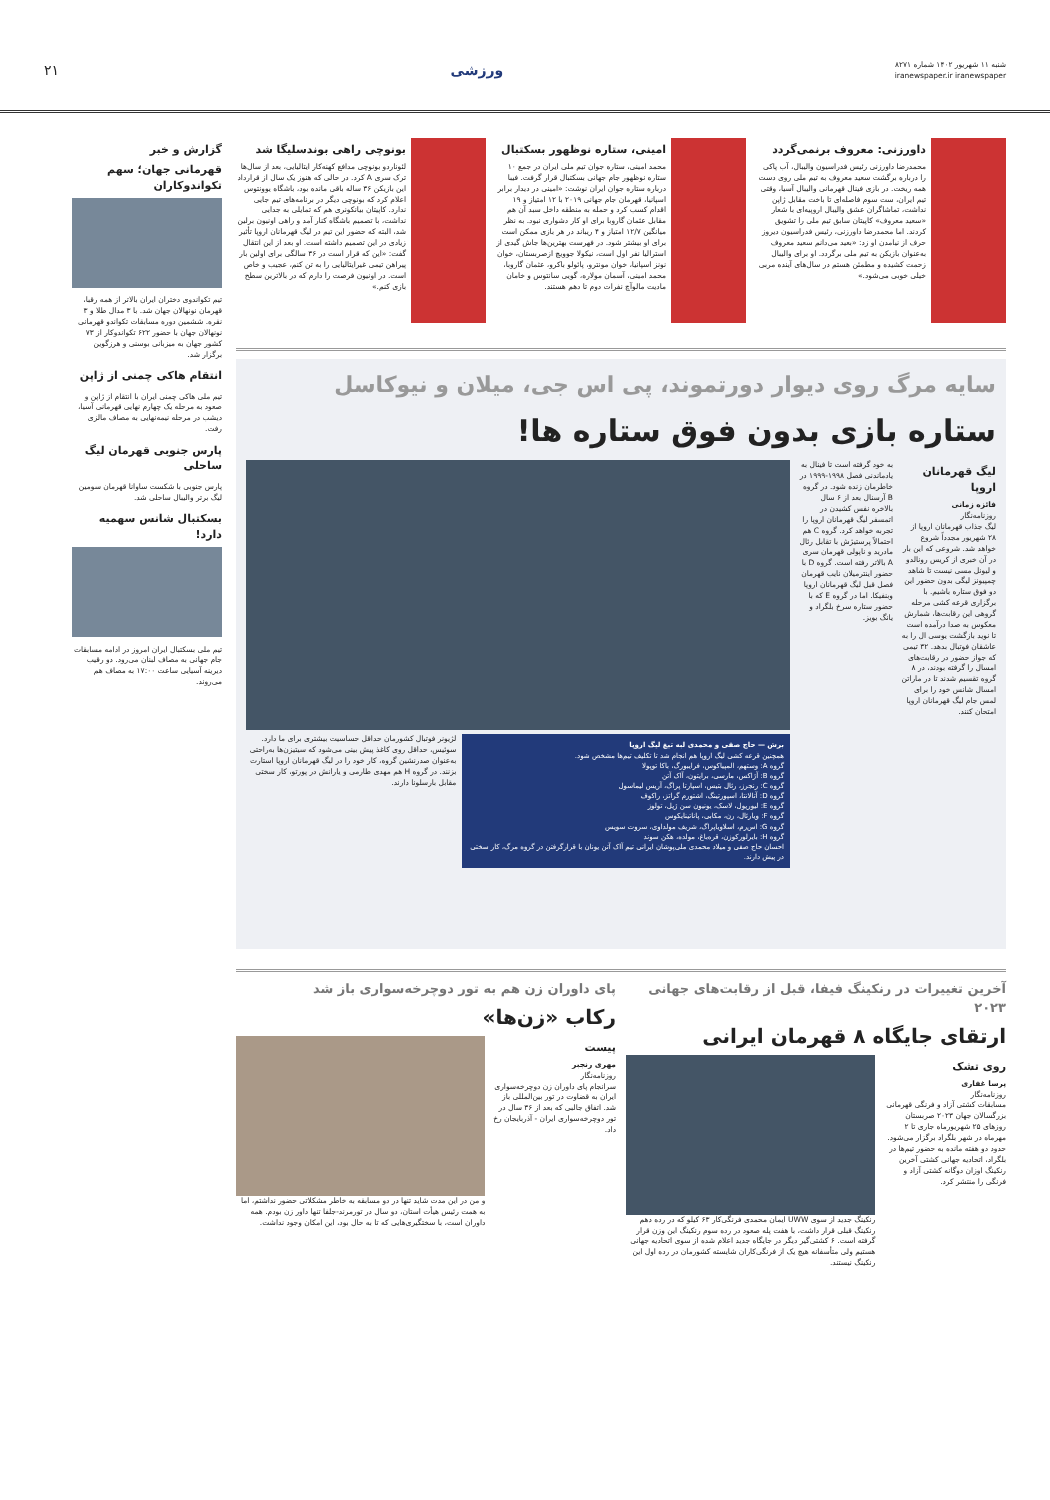شنبه ۱۱ شهریور ۱۴۰۲ شماره ۸۲۷۱
iranewspaper.ir iranewspaper
ورزشی ۲۱
داورزنی: معروف برنمی‌گردد
محمدرضا داورزنی رئیس فدراسیون والیبال، آب پاکی را درباره برگشت سعید معروف به تیم ملی روی دست همه ریخت. در بازی فینال قهرمانی والیبال آسیا، وقتی تیم ایران، ست سوم فاصله‌ای تا باخت مقابل ژاپن نداشت، تماشاگران عشق والیبال اروپیه‌ای با شعار «سعید معروف» کاپیتان سابق تیم ملی را تشویق کردند. اما محمدرضا داورزنی، رئیس فدراسیون دیروز حرف از نیامدن او زد: «بعید می‌دانم سعید معروف به‌عنوان بازیکن به تیم ملی برگردد. او برای والیبال زحمت کشیده و مطمئن هستم در سال‌های آینده مربی خیلی خوبی می‌شود.»
امینی، ستاره نوظهور بسکتبال
محمد امینی، ستاره جوان تیم ملی ایران در جمع ۱۰ ستاره نوظهور جام جهانی بسکتبال قرار گرفت. فیبا درباره ستاره جوان ایران نوشت: «امینی در دیدار برابر اسپانیا، قهرمان جام جهانی ۲۰۱۹ با ۱۲ امتیاز و ۱۹ اقدام کسب کرد و حمله به منطقه داخل سبد آن هم مقابل عثمان گاروبا برای او کار دشواری نبود. به نظر میانگین ۱۲/۷ امتیاز و ۴ ریباند در هر بازی ممکن است برای او بیشتر شود. در فهرست بهترین‌ها جاش گیدی از استرالیا نفر اول است، نیکولا جوویچ ازصربستان، خوان نونز اسپانیا، خوان مونترو، پائولو باکرو، عثمان گاروبا، محمد امینی، آسمان مولاره، گویی سانتوس و خامان مادیت مالوآچ نفرات دوم تا دهم هستند.
بونوچی راهی بوندسلیگا شد
لئوناردو بونوچی مدافع کهنه‌کار ایتالیایی، بعد از سال‌ها ترک سری A کرد. در حالی که هنوز یک سال از قرارداد این بازیکن ۳۶ ساله باقی مانده بود، باشگاه یوونتوس اعلام کرد که بونوچی دیگر در برنامه‌های تیم جایی ندارد. کاپیتان بیانکونری هم که تمایلی به جدایی نداشت، با تصمیم باشگاه کنار آمد و راهی اونیون برلین شد، البته که حضور این تیم در لیگ قهرمانان اروپا تأثیر زیادی در این تصمیم داشته است. او بعد از این انتقال گفت: «این که قرار است در ۳۶ سالگی برای اولین بار پیراهن تیمی غیرایتالیایی را به تن کنم، عجیب و خاص است. در اونیون فرصت را دارم که در بالاترین سطح بازی کنم.»
سایه مرگ روی دیوار دورتموند، پی اس جی، میلان و نیوکاسل
ستاره بازی بدون فوق ستاره ها!
لیگ قهرمانان اروپا
فائزه زمانی
روزنامه‌نگار
لیگ جذاب قهرمانان اروپا از ۲۸ شهریور مجدداً شروع خواهد شد. شروعی که این بار در آن خبری از کریس رونالدو و لیونل مسی نیست تا شاهد چمپیونز لیگی بدون حضور این دو فوق ستاره باشیم. با برگزاری قرعه کشی مرحله گروهی این رقابت‌ها، شمارش معکوس به صدا درآمده است تا نوید بازگشت یوسی ال را به عاشقان فوتبال بدهد. ۳۲ تیمی که جواز حضور در رقابت‌های امسال را گرفته بودند، در ۸ گروه تقسیم شدند تا در ماراتن امسال شانس خود را برای لمس جام لیگ قهرمانان اروپا امتحان کنند.
به خود گرفته است تا فینال به یادماندنی فصل ۱۹۹۸-۱۹۹۹ در خاطرمان زنده شود. در گروه B آرسنال بعد از ۶ سال بالاخره نفس کشیدن در اتمسفر لیگ قهرمانان اروپا را تجربه خواهد کرد. گروه C هم احتمالاً پرستیژش با تقابل رئال مادرید و ناپولی قهرمان سری A بالاتر رفته است. گروه D با حضور اینترمیلان نایب قهرمان فصل قبل لیگ قهرمانان اروپا وبنفیکا. اما در گروه E که با حضور ستاره سرخ بلگراد و یانگ بویز.
برش — حاج صفی و محمدی لبه تیغ لیگ اروپا
همچنین قرعه کشی لیگ اروپا هم انجام شد تا تکلیف تیم‌ها مشخص شود.
گروه A: وستهم، المپیاکوس، فرایبورگ، باکا توپولا
گروه B: آژاکس، مارسی، برایتون، آاک آتن
گروه C: رنجرز، رئال بتیس، اسپارتا پراگ، آریس لیماسول
گروه D: آتالانتا، اسپورتینگ، اشتورم گراتز، راکوف
گروه E: لیورپول، لاسک، یونیون سن ژیل، تولوز
گروه F: ویارئال، رن، مکابی، پاناتینایکوس
گروه G: اس‌رم، اسلاویاپراگ، شریف مولداوی، سروت سویس
گروه H: بایرلورکوزن، قره‌باغ، مولده، هکن سوند
احسان حاج صفی و میلاد محمدی ملی‌پوشان ایرانی تیم آاک آتن یونان با قرارگرفتن در گروه مرگ، کار سختی در پیش دارند.
لژیونر فوتبال کشورمان حداقل حساسیت بیشتری برای ما دارد. سوئیس، حداقل روی کاغذ پیش بینی می‌شود که سیتیزن‌ها به‌راحتی به‌عنوان صدرنشین گروه، کار خود را در لیگ قهرمانان اروپا استارت بزنند. در گروه H هم مهدی طارمی و یارانش در پورتو، کار سختی مقابل بارسلونا دارند.
آخرین تغییرات در رنکینگ فیفا، قبل از رقابت‌های جهانی ۲۰۲۳
ارتقای جایگاه ۸ قهرمان ایرانی
روی تشک
پرسا غفاری
روزنامه‌نگار
مسابقات کشتی آزاد و فرنگی قهرمانی بزرگسالان جهان ۲۰۲۳ صربستان روزهای ۲۵ شهریورماه جاری تا ۲ مهرماه در شهر بلگراد برگزار می‌شود. حدود دو هفته مانده به حضور تیم‌ها در بلگراد، اتحادیه جهانی کشتی آخرین رنکینگ اوزان دوگانه کشتی آزاد و فرنگی را منتشر کرد.
رنکینگ جدید از سوی UWW ایمان محمدی فرنگی‌کار ۶۳ کیلو که در رده دهم رنکینگ قبلی قرار داشت، با هفت پله صعود در رده سوم رنکینگ این وزن قرار گرفته است. ۶ کشتی‌گیر دیگر در جایگاه جدید اعلام شده از سوی اتحادیه جهانی هستیم ولی متأسفانه هیچ یک از فرنگی‌کاران شایسته کشورمان در رده اول این رنکینگ نیستند.
پای داوران زن هم به تور دوچرخه‌سواری باز شد
رکاب «زن‌ها»
پیست
مهری رنجبر
روزنامه‌نگار
سرانجام پای داوران زن دوچرخه‌سواری ایران به قضاوت در تور بین‌المللی باز شد. اتفاق جالبی که بعد از ۳۶ سال در تور دوچرخه‌سواری ایران - آذربایجان رخ داد.
و من در این مدت شاید تنها در دو مسابقه به خاطر مشکلاتی حضور نداشتم، اما به همت رئیس هیأت استان، دو سال در تورمرند-جلفا تنها داور زن بودم. همه داوران است، با سختگیری‌هایی که تا به حال بود، این امکان وجود نداشت.
گزارش و خبر
قهرمانی جهان؛ سهم تکواندوکاران
تیم تکواندوی دختران ایران بالاتر از همه رقبا، قهرمان نونهالان جهان شد. با ۳ مدال طلا و ۳ نقره. ششمین دوره مسابقات تکواندو قهرمانی نونهالان جهان با حضور ۶۲۲ تکواندوکار از ۷۳ کشور جهان به میزبانی بوسنی و هرزگوین برگزار شد.
انتقام هاکی چمنی از ژاپن
تیم ملی هاکی چمنی ایران با انتقام از ژاپن و صعود به مرحله یک چهارم نهایی قهرمانی آسیا، دیشب در مرحله نیمه‌نهایی به مصاف مالزی رفت.
پارس جنوبی قهرمان لیگ ساحلی
پارس جنوبی با شکست ساوانا قهرمان سومین لیگ برتر والیبال ساحلی شد.
بسکتبال شانس سهمیه دارد!
تیم ملی بسکتبال ایران امروز در ادامه مسابقات جام جهانی به مصاف لبنان می‌رود. دو رقیب دیرینه آسیایی ساعت ۱۷:۰۰ به مصاف هم می‌روند.